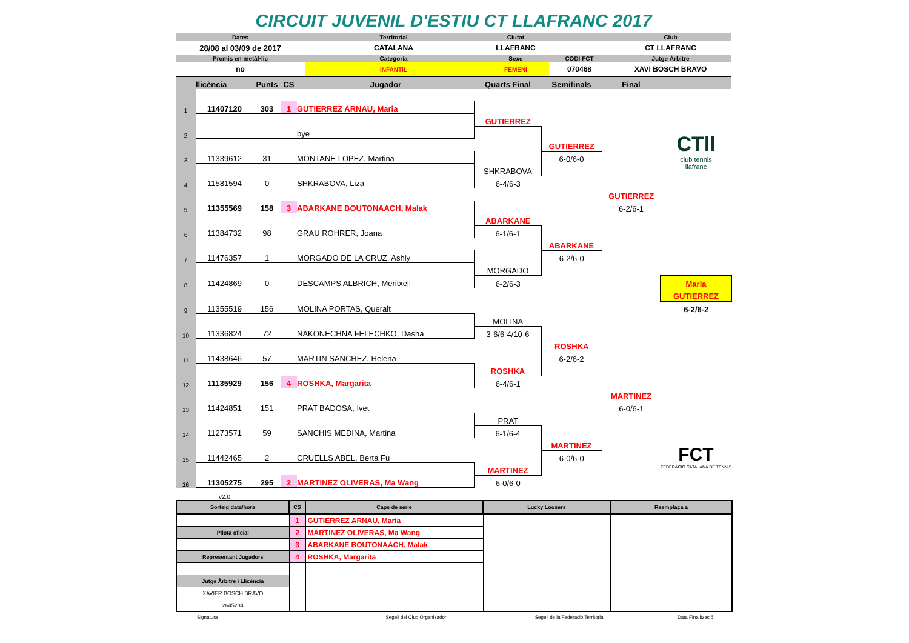CIRCUIT JUVENIL D'ESTIU CT LLAFRANC 2017
| Dates | Territorial | Ciutat | | Club |
| 28/08 al 03/09 de 2017 | CATALANA | LLAFRANC | | CT LLAFRANC |
| Premis en metàl·lic | Categoría | Sexe | CODI FCT | Jutge Àrbitre |
| no | INFANTIL | FEMENI | 070468 | XAVI BOSCH BRAVO |
| | llicència | Punts | CS | Jugador | Quarts Final | Semifinals | Final | |
| 1 | 11407120 | 303 | 1 | GUTIERREZ ARNAU, Maria | | | | CTll club tennis llafranc |
| | | | | | GUTIERREZ | | | |
| 2 | | | | bye | | | | |
| | | | | | | GUTIERREZ | | |
| 3 | 11339612 | 31 | | MONTANE LOPEZ, Martina | | 6-0/6-0 | | |
| | | | | | SHKRABOVA | | | |
| 4 | 11581594 | 0 | | SHKRABOVA, Liza | 6-4/6-3 | | | |
| | | | | | | | GUTIERREZ | |
| 5 | 11355569 | 158 | 3 | ABARKANE BOUTONAACH, Malak | | | 6-2/6-1 | |
| | | | | | ABARKANE | | | |
| 6 | 11384732 | 98 | | GRAU ROHRER, Joana | 6-1/6-1 | | | |
| | | | | | | ABARKANE | | |
| 7 | 11476357 | 1 | | MORGADO DE LA CRUZ, Ashly | | 6-2/6-0 | | |
| | | | | | MORGADO | | | |
| 8 | 11424869 | 0 | | DESCAMPS ALBRICH, Meritxell | 6-2/6-3 | | | Maria |
| | | | | | | | | GUTIERREZ |
| 9 | 11355519 | 156 | | MOLINA PORTAS, Queralt | | | | 6-2/6-2 |
| | | | | | MOLINA | | | |
| 10 | 11336824 | 72 | | NAKONECHNA FELECHKO, Dasha | 3-6/6-4/10-6 | | | |
| | | | | | | ROSHKA | | |
| 11 | 11438646 | 57 | | MARTIN SANCHEZ, Helena | | 6-2/6-2 | | |
| | | | | | ROSHKA | | | |
| 12 | 11135929 | 156 | 4 | ROSHKA, Margarita | 6-4/6-1 | | | |
| | | | | | | | MARTINEZ | |
| 13 | 11424851 | 151 | | PRAT BADOSA, Ivet | | | 6-0/6-1 | |
| | | | | | PRAT | | | FCT FEDERACIÓ CATALANA DE TENNIS |
| 14 | 11273571 | 59 | | SANCHIS MEDINA, Martina | 6-1/6-4 | | | |
| | | | | | | MARTINEZ | | |
| 15 | 11442465 | 2 | | CRUELLS ABEL, Berta Fu | | 6-0/6-0 | | |
| | | | | | MARTINEZ | | | |
| 16 | 11305275 | 295 | 2 | MARTINEZ OLIVERAS, Ma Wang | 6-0/6-0 | | | |
| | v2.0 | | | | | | | |
| Sorteig data/hora | CS | Caps de sèrie | Lucky Loosers | Reemplaça a |
| --- | --- | --- | --- | --- |
| | 1 | GUTIERREZ ARNAU, Maria | | |
| Pilota oficial | 2 | MARTINEZ OLIVERAS, Ma Wang | | |
| | 3 | ABARKANE BOUTONAACH, Malak | | |
| Representant Jugadors | 4 | ROSHKA, Margarita | | |
| Jutge Àrbitre i Llicència | | | | |
| XAVIER BOSCH BRAVO | | | | |
| 2645234 | | | | |
| Signatura | Segell del Club Organizador | Segell de la Federació Territorial | Data Finalització |